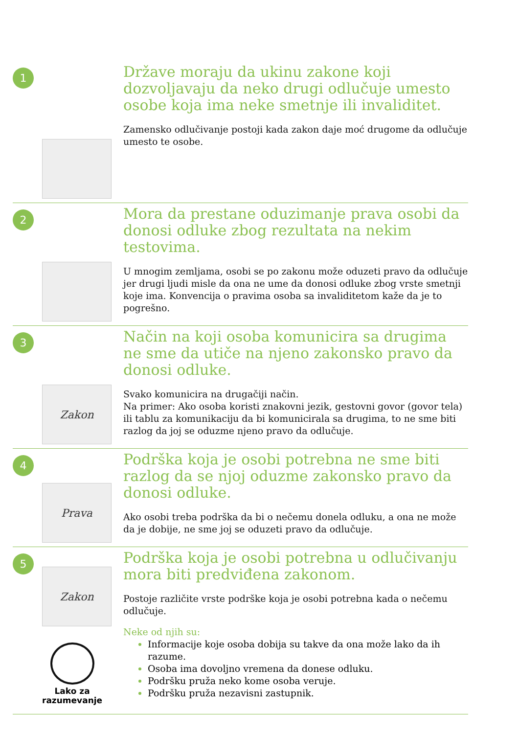1
Države moraju da ukinu zakone koji dozvoljavaju da neko drugi odlučuje umesto osobe koja ima neke smetnje ili invaliditet.
Zamensko odlučivanje postoji kada zakon daje moć drugome da odlučuje umesto te osobe.
2
Mora da prestane oduzimanje prava osobi da donosi odluke zbog rezultata na nekim testovima.
U mnogim zemljama, osobi se po zakonu može oduzeti pravo da odlučuje jer drugi ljudi misle da ona ne ume da donosi odluke zbog vrste smetnji koje ima. Konvencija o pravima osoba sa invaliditetom kaže da je to pogrešno.
3
Zakon
Način na koji osoba komunicira sa drugima ne sme da utiče na njeno zakonsko pravo da donosi odluke.
Svako komunicira na drugačiji način.
Na primer: Ako osoba koristi znakovni jezik, gestovni govor (govor tela) ili tablu za komunikaciju da bi komunicirala sa drugima, to ne sme biti razlog da joj se oduzme njeno pravo da odlučuje.
4
Prava
Podrška koja je osobi potrebna ne sme biti razlog da se njoj oduzme zakonsko pravo da donosi odluke.
Ako osobi treba podrška da bi o nečemu donela odluku, a ona ne može da je dobije, ne sme joj se oduzeti pravo da odlučuje.
5
Zakon
Lako za
razumevanje
Podrška koja je osobi potrebna u odlučivanju mora biti predviđena zakonom.
Postoje različite vrste podrške koja je osobi potrebna kada o nečemu odlučuje.
Neke od njih su:
Informacije koje osoba dobija su takve da ona može lako da ih razume.
Osoba ima dovoljno vremena da donese odluku.
Podršku pruža neko kome osoba veruje.
Podršku pruža nezavisni zastupnik.